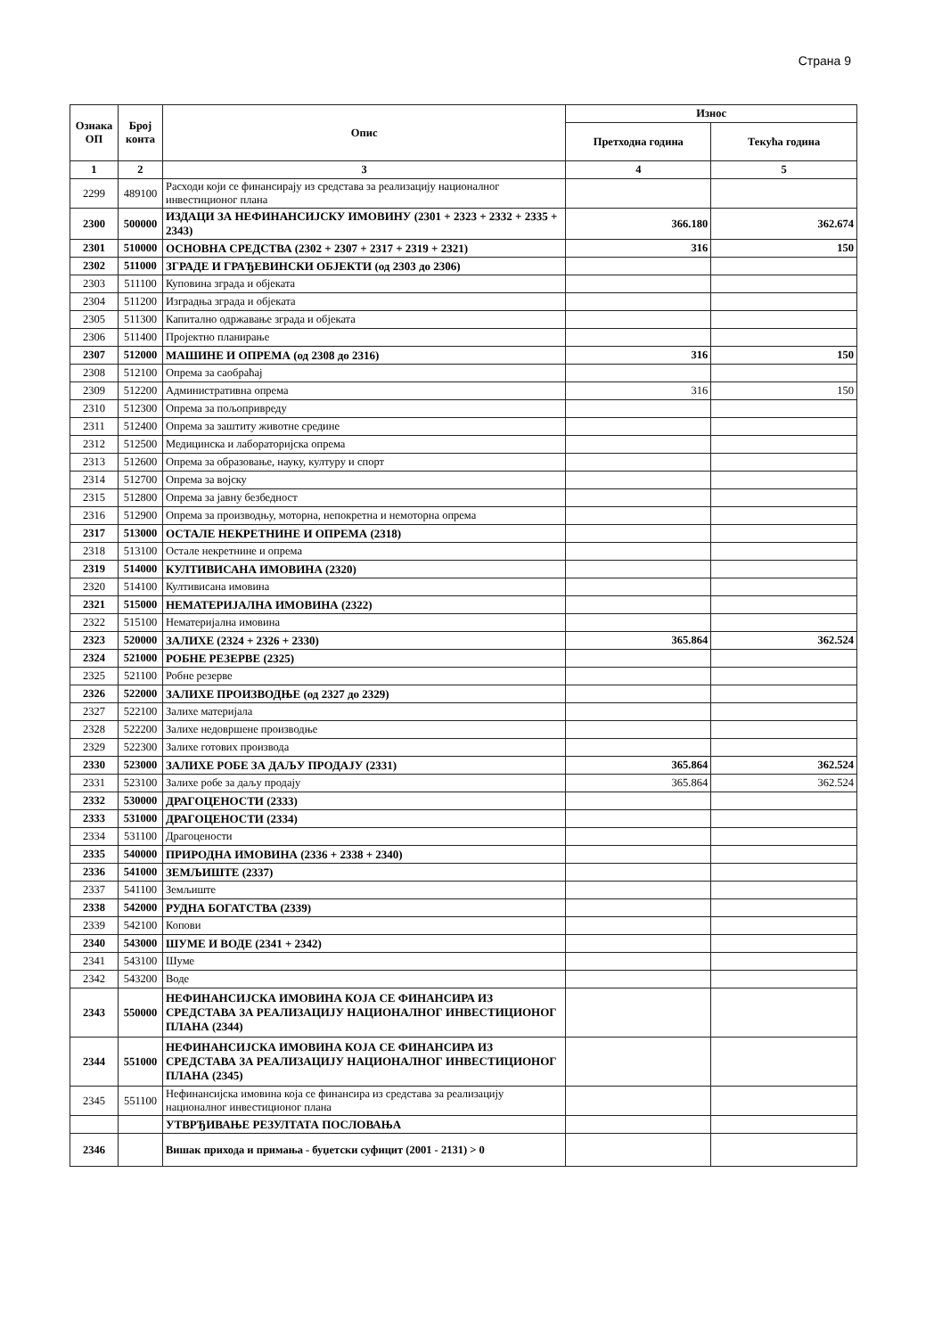Страна 9
| Ознака ОП | Број конта | Опис | Износ | |
| --- | --- | --- | --- | --- |
| | | | Претходна година | Текућа година |
| 1 | 2 | 3 | 4 | 5 |
| 2299 | 489100 | Расходи који се финансирају из средстава за реализацију националног инвестиционог плана | | |
| 2300 | 500000 | ИЗДАЦИ ЗА НЕФИНАНСИЈСКУ ИМОВИНУ (2301 + 2323 + 2332 + 2335 + 2343) | 366.180 | 362.674 |
| 2301 | 510000 | ОСНОВНА СРЕДСТВА (2302 + 2307 + 2317 + 2319 + 2321) | 316 | 150 |
| 2302 | 511000 | ЗГРАДЕ И ГРАЂЕВИНСКИ ОБЈЕКТИ (од 2303 до 2306) | | |
| 2303 | 511100 | Куповина зграда и објеката | | |
| 2304 | 511200 | Изградња зграда и објеката | | |
| 2305 | 511300 | Капитално одржавање зграда и објеката | | |
| 2306 | 511400 | Пројектно планирање | | |
| 2307 | 512000 | МАШИНЕ И ОПРЕМА (од 2308 до 2316) | 316 | 150 |
| 2308 | 512100 | Опрема за саобраћај | | |
| 2309 | 512200 | Административна опрема | 316 | 150 |
| 2310 | 512300 | Опрема за пољопривреду | | |
| 2311 | 512400 | Опрема за заштиту животне средине | | |
| 2312 | 512500 | Медицинска и лабораторијска опрема | | |
| 2313 | 512600 | Опрема за образовање, науку, културу и спорт | | |
| 2314 | 512700 | Опрема за војску | | |
| 2315 | 512800 | Опрема за јавну безбедност | | |
| 2316 | 512900 | Опрема за производњу, моторна, непокретна и немоторна опрема | | |
| 2317 | 513000 | ОСТАЛЕ НЕКРЕТНИНЕ И ОПРЕМА (2318) | | |
| 2318 | 513100 | Остале некретнине и опрема | | |
| 2319 | 514000 | КУЛТИВИСАНА ИМОВИНА (2320) | | |
| 2320 | 514100 | Култивисана имовина | | |
| 2321 | 515000 | НЕМАТЕРИЈАЛНА ИМОВИНА (2322) | | |
| 2322 | 515100 | Нематеријална имовина | | |
| 2323 | 520000 | ЗАЛИХЕ (2324 + 2326 + 2330) | 365.864 | 362.524 |
| 2324 | 521000 | РОБНЕ РЕЗЕРВЕ (2325) | | |
| 2325 | 521100 | Робне резерве | | |
| 2326 | 522000 | ЗАЛИХЕ ПРОИЗВОДЊЕ (од 2327 до 2329) | | |
| 2327 | 522100 | Залихе материјала | | |
| 2328 | 522200 | Залихе недовршене производње | | |
| 2329 | 522300 | Залихе готових производа | | |
| 2330 | 523000 | ЗАЛИХЕ РОБЕ ЗА ДАЉУ ПРОДАЈУ (2331) | 365.864 | 362.524 |
| 2331 | 523100 | Залихе робе за даљу продају | 365.864 | 362.524 |
| 2332 | 530000 | ДРАГОЦЕНОСТИ (2333) | | |
| 2333 | 531000 | ДРАГОЦЕНОСТИ (2334) | | |
| 2334 | 531100 | Драгоцености | | |
| 2335 | 540000 | ПРИРОДНА ИМОВИНА (2336 + 2338 + 2340) | | |
| 2336 | 541000 | ЗЕМЉИШТЕ (2337) | | |
| 2337 | 541100 | Земљиште | | |
| 2338 | 542000 | РУДНА БОГАТСТВА (2339) | | |
| 2339 | 542100 | Копови | | |
| 2340 | 543000 | ШУМЕ И ВОДЕ (2341 + 2342) | | |
| 2341 | 543100 | Шуме | | |
| 2342 | 543200 | Воде | | |
| 2343 | 550000 | НЕФИНАНСИЈСКА ИМОВИНА КОЈА СЕ ФИНАНСИРА ИЗ СРЕДСТАВА ЗА РЕАЛИЗАЦИЈУ НАЦИОНАЛНОГ ИНВЕСТИЦИОНОГ ПЛАНА (2344) | | |
| 2344 | 551000 | НЕФИНАНСИЈСКА ИМОВИНА КОЈА СЕ ФИНАНСИРА ИЗ СРЕДСТАВА ЗА РЕАЛИЗАЦИЈУ НАЦИОНАЛНОГ ИНВЕСТИЦИОНОГ ПЛАНА (2345) | | |
| 2345 | 551100 | Нефинансијска имовина која се финансира из средстава за реализацију националног инвестиционог плана | | |
| | | УТВРЂИВАЊЕ РЕЗУЛТАТА ПОСЛОВАЊА | | |
| 2346 | | Вишак прихода и примања - буџетски суфицит (2001 - 2131) > 0 | | |